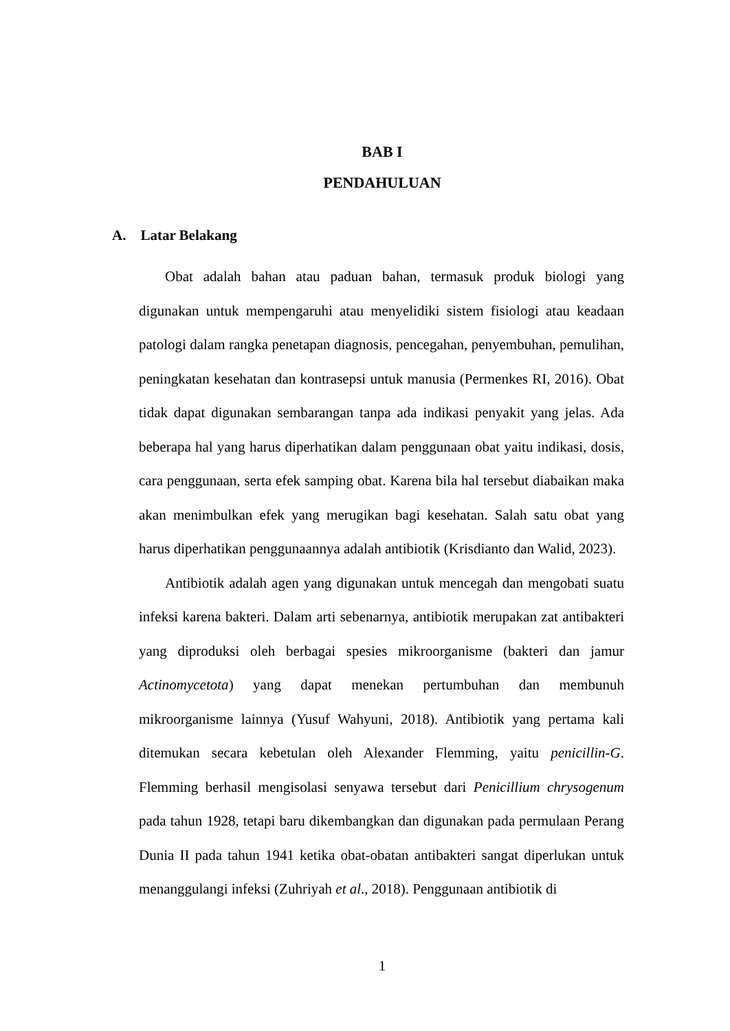BAB I
PENDAHULUAN
A. Latar Belakang
Obat adalah bahan atau paduan bahan, termasuk produk biologi yang digunakan untuk mempengaruhi atau menyelidiki sistem fisiologi atau keadaan patologi dalam rangka penetapan diagnosis, pencegahan, penyembuhan, pemulihan, peningkatan kesehatan dan kontrasepsi untuk manusia (Permenkes RI, 2016). Obat tidak dapat digunakan sembarangan tanpa ada indikasi penyakit yang jelas. Ada beberapa hal yang harus diperhatikan dalam penggunaan obat yaitu indikasi, dosis, cara penggunaan, serta efek samping obat. Karena bila hal tersebut diabaikan maka akan menimbulkan efek yang merugikan bagi kesehatan. Salah satu obat yang harus diperhatikan penggunaannya adalah antibiotik (Krisdianto dan Walid, 2023).
Antibiotik adalah agen yang digunakan untuk mencegah dan mengobati suatu infeksi karena bakteri. Dalam arti sebenarnya, antibiotik merupakan zat antibakteri yang diproduksi oleh berbagai spesies mikroorganisme (bakteri dan jamur Actinomycetota) yang dapat menekan pertumbuhan dan membunuh mikroorganisme lainnya (Yusuf Wahyuni, 2018). Antibiotik yang pertama kali ditemukan secara kebetulan oleh Alexander Flemming, yaitu penicillin-G. Flemming berhasil mengisolasi senyawa tersebut dari Penicillium chrysogenum pada tahun 1928, tetapi baru dikembangkan dan digunakan pada permulaan Perang Dunia II pada tahun 1941 ketika obat-obatan antibakteri sangat diperlukan untuk menanggulangi infeksi (Zuhriyah et al., 2018). Penggunaan antibiotik di
1